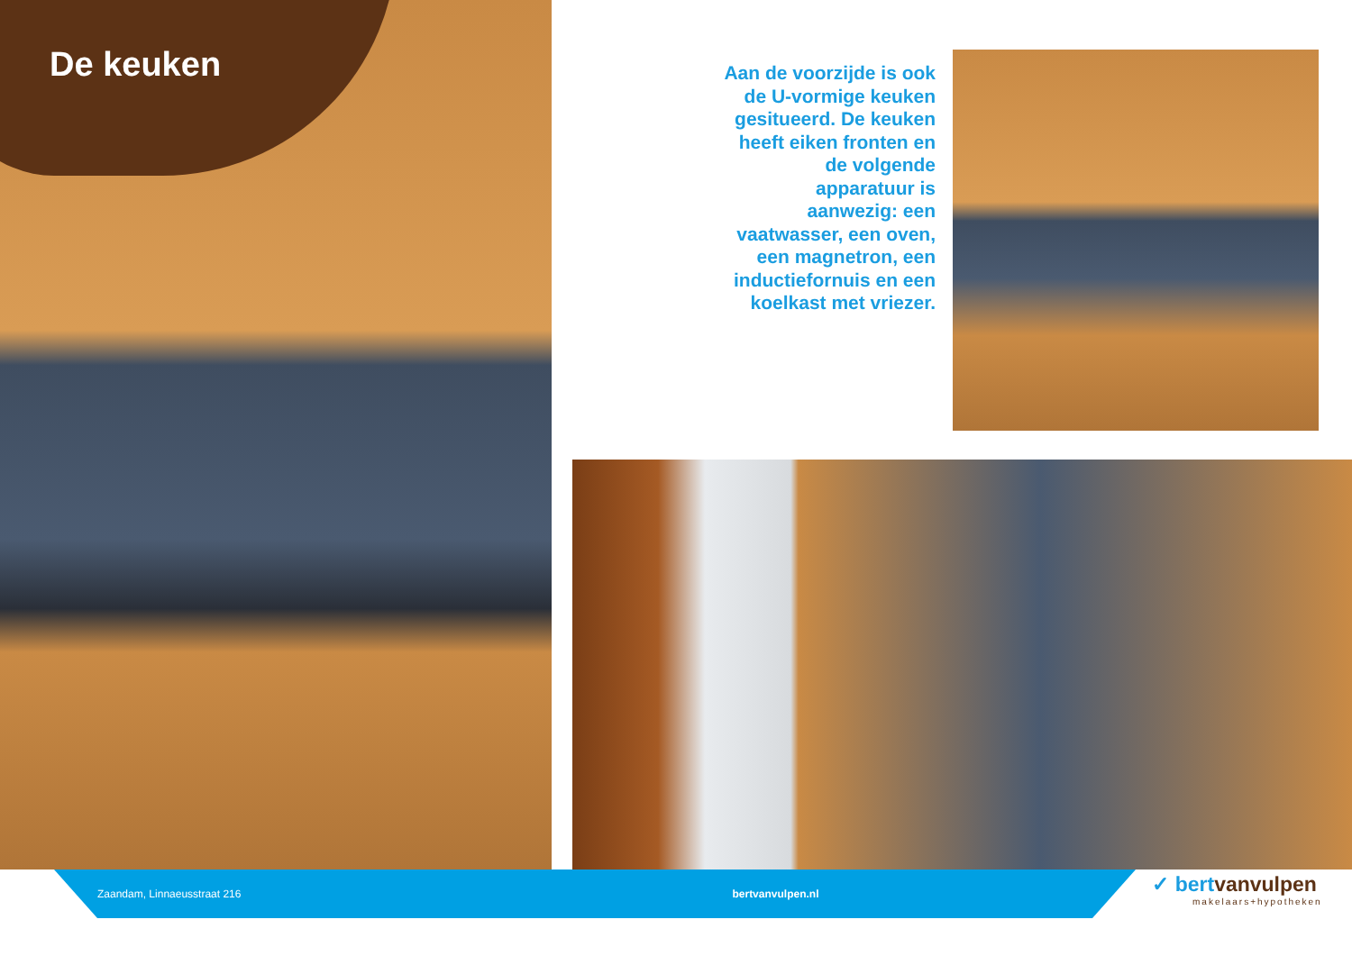De keuken
Aan de voorzijde is ook de U-vormige keuken gesitueerd. De keuken heeft eiken fronten en de volgende apparatuur is aanwezig: een vaatwasser, een oven, een magnetron, een inductiefornuis en een koelkast met vriezer.
Zaandam, Linnaeusstraat 216 bertvanvulpen.nl
✓ bertvanvulpen
makelaars+hypotheken